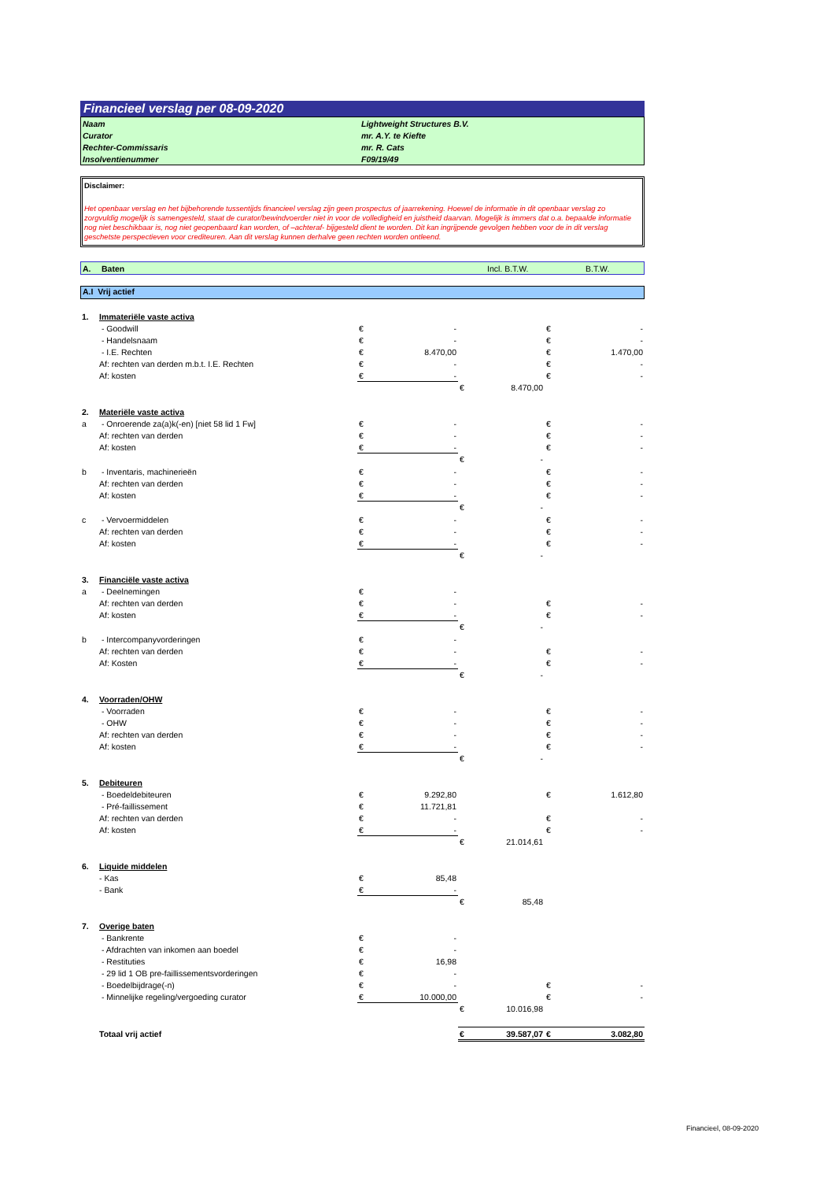Financieel verslag per 08-09-2020
| Naam | Lightweight Structures B.V. |
| Curator | mr. A.Y. te Kiefte |
| Rechter-Commissaris | mr. R. Cats |
| Insolventienummer | F09/19/49 |
Disclaimer:
Het openbaar verslag en het bijbehorende tussentijds financieel verslag zijn geen prospectus of jaarrekening. Hoewel de informatie in dit openbaar verslag zo zorgvuldig mogelijk is samengesteld, staat de curator/bewindvoerder niet in voor de volledigheid en juistheid daarvan. Mogelijk is immers dat o.a. bepaalde informatie nog niet beschikbaar is, nog niet geopenbaard kan worden, of –achteraf- bijgesteld dient te worden. Dit kan ingrijpende gevolgen hebben voor de in dit verslag geschetste perspectieven voor crediteuren. Aan dit verslag kunnen derhalve geen rechten worden ontleend.
A. Baten Incl. B.T.W. B.T.W.
A.I Vrij actief
| 1. | Immateriële vaste activa | | | | | | |
| | - Goodwill | € | - | | | € | - |
| | - Handelsnaam | € | - | | | € | - |
| | - I.E. Rechten | € | 8.470,00 | | | € | 1.470,00 |
| | Af: rechten van derden m.b.t. I.E. Rechten | € | - | | | € | - |
| | Af: kosten | € | - | | | € | - |
| | | | | € | 8.470,00 | | |
| 2. | Materiële vaste activa | | | | | | |
| a | - Onroerende za(a)k(-en) [niet 58 lid 1 Fw] | € | - | | | € | - |
| | Af: rechten van derden | € | - | | | € | - |
| | Af: kosten | € | - | | | € | - |
| | | | | € | - | | |
| b | - Inventaris, machinerieën | € | - | | | € | - |
| | Af: rechten van derden | € | - | | | € | - |
| | Af: kosten | € | - | | | € | - |
| | | | | € | - | | |
| c | - Vervoermiddelen | € | - | | | € | - |
| | Af: rechten van derden | € | - | | | € | - |
| | Af: kosten | € | - | | | € | - |
| | | | | € | - | | |
| 3. | Financiële vaste activa | | | | | | |
| a | - Deelnemingen | € | - | | | | |
| | Af: rechten van derden | € | - | | | € | - |
| | Af: kosten | € | - | | | € | - |
| | | | | € | - | | |
| b | - Intercompanyvorderingen | € | - | | | | |
| | Af: rechten van derden | € | - | | | € | - |
| | Af: Kosten | € | - | | | € | - |
| | | | | € | - | | |
| 4. | Voorraden/OHW | | | | | | |
| | - Voorraden | € | - | | | € | - |
| | - OHW | € | - | | | € | - |
| | Af: rechten van derden | € | - | | | € | - |
| | Af: kosten | € | - | | | € | - |
| | | | | € | - | | |
| 5. | Debiteuren | | | | | | |
| | - Boedeldebiteuren | € | 9.292,80 | | | € | 1.612,80 |
| | - Pré-faillissement | € | 11.721,81 | | | | |
| | Af: rechten van derden | € | - | | | € | - |
| | Af: kosten | € | - | | | € | - |
| | | | | € | 21.014,61 | | |
| 6. | Liquide middelen | | | | | | |
| | - Kas | € | 85,48 | | | | |
| | - Bank | € | - | | | | |
| | | | | € | 85,48 | | |
| 7. | Overige baten | | | | | | |
| | - Bankrente | € | - | | | | |
| | - Afdrachten van inkomen aan boedel | € | - | | | | |
| | - Restituties | € | 16,98 | | | | |
| | - 29 lid 1 OB pre-faillissementsvorderingen | € | - | | | | |
| | - Boedelbijdrage(-n) | € | - | | | € | - |
| | - Minnelijke regeling/vergoeding curator | € | 10.000,00 | | | € | - |
| | | | | € | 10.016,98 | | |
| | Totaal vrij actief | | | € | 39.587,07 | € | 3.082,80 |
Financieel, 08-09-2020